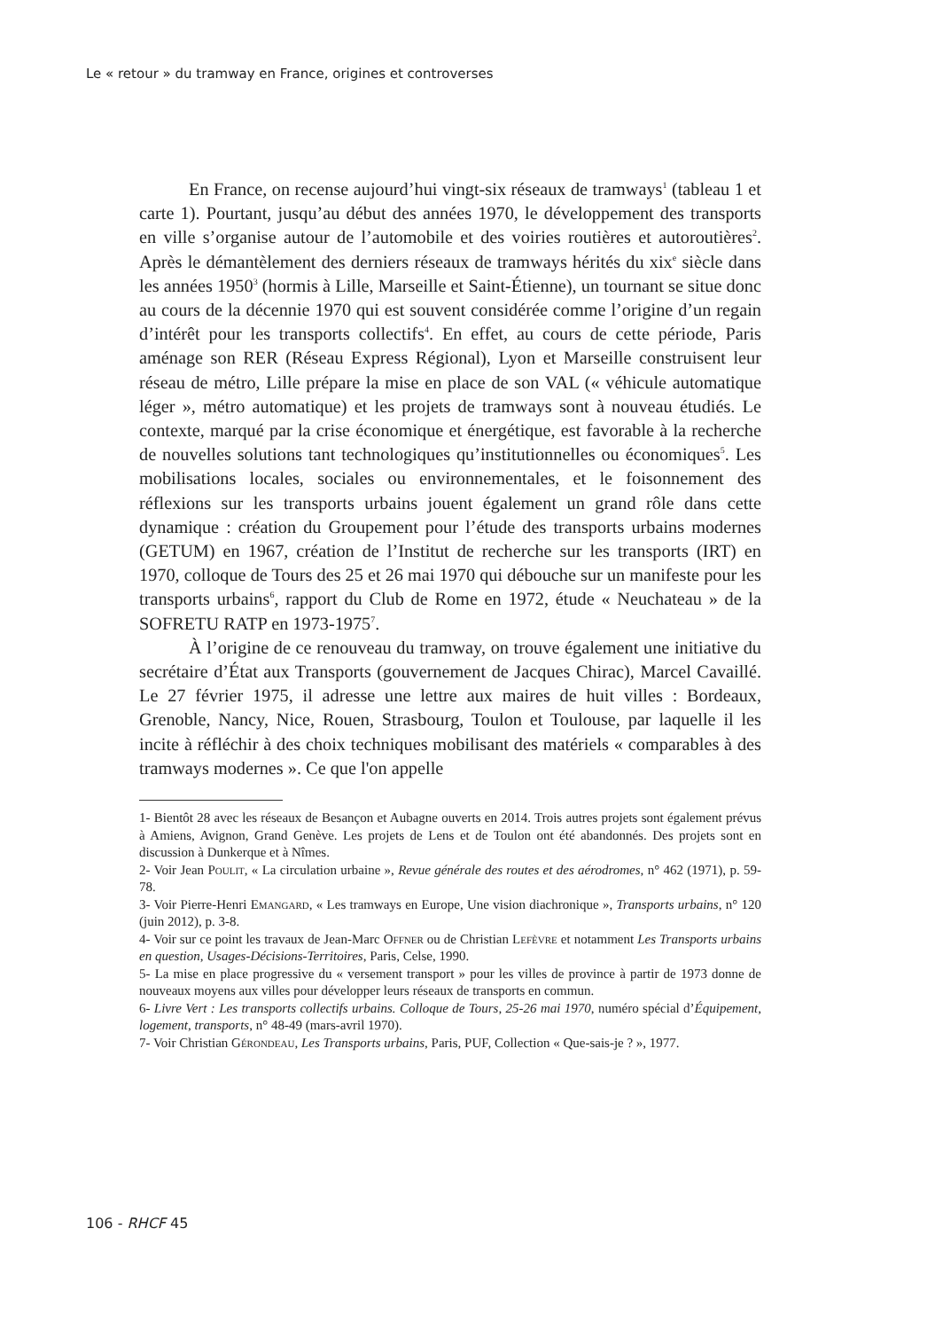Le « retour » du tramway en France, origines et controverses
En France, on recense aujourd’hui vingt-six réseaux de tramways<sup>1</sup> (tableau 1 et carte 1). Pourtant, jusqu’au début des années 1970, le développement des transports en ville s’organise autour de l’automobile et des voiries routières et autoroutières<sup>2</sup>. Après le démantèlement des derniers réseaux de tramways hérités du xix<sup>e</sup> siècle dans les années 1950<sup>3</sup> (hormis à Lille, Marseille et Saint-Étienne), un tournant se situe donc au cours de la décennie 1970 qui est souvent considérée comme l’origine d’un regain d’intérêt pour les transports collectifs<sup>4</sup>. En effet, au cours de cette période, Paris aménage son RER (Réseau Express Régional), Lyon et Marseille construisent leur réseau de métro, Lille prépare la mise en place de son VAL (« véhicule automatique léger », métro automatique) et les projets de tramways sont à nouveau étudiés. Le contexte, marqué par la crise économique et énergétique, est favorable à la recherche de nouvelles solutions tant technologiques qu’institutionnelles ou économiques<sup>5</sup>. Les mobilisations locales, sociales ou environnementales, et le foisonnement des réflexions sur les transports urbains jouent également un grand rôle dans cette dynamique : création du Groupement pour l’étude des transports urbains modernes (GETUM) en 1967, création de l’Institut de recherche sur les transports (IRT) en 1970, colloque de Tours des 25 et 26 mai 1970 qui débouche sur un manifeste pour les transports urbains<sup>6</sup>, rapport du Club de Rome en 1972, étude « Neuchateau » de la SOFRETU RATP en 1973-1975<sup>7</sup>.
À l’origine de ce renouveau du tramway, on trouve également une initiative du secrétaire d’État aux Transports (gouvernement de Jacques Chirac), Marcel Cavaillé. Le 27 février 1975, il adresse une lettre aux maires de huit villes : Bordeaux, Grenoble, Nancy, Nice, Rouen, Strasbourg, Toulon et Toulouse, par laquelle il les incite à réfléchir à des choix techniques mobilisant des matériels « comparables à des tramways modernes ». Ce que l'on appelle
1- Bientôt 28 avec les réseaux de Besançon et Aubagne ouverts en 2014. Trois autres projets sont également prévus à Amiens, Avignon, Grand Genève. Les projets de Lens et de Toulon ont été abandonnés. Des projets sont en discussion à Dunkerque et à Nîmes.
2- Voir Jean Poulit, « La circulation urbaine », Revue générale des routes et des aérodromes, n° 462 (1971), p. 59-78.
3- Voir Pierre-Henri Emangard, « Les tramways en Europe, Une vision diachronique », Transports urbains, n° 120 (juin 2012), p. 3-8.
4- Voir sur ce point les travaux de Jean-Marc Offner ou de Christian Lefèvre et notamment Les Transports urbains en question, Usages-Décisions-Territoires, Paris, Celse, 1990.
5- La mise en place progressive du « versement transport » pour les villes de province à partir de 1973 donne de nouveaux moyens aux villes pour développer leurs réseaux de transports en commun.
6- Livre Vert : Les transports collectifs urbains. Colloque de Tours, 25-26 mai 1970, numéro spécial d’Équipement, logement, transports, n° 48-49 (mars-avril 1970).
7- Voir Christian Gérondeau, Les Transports urbains, Paris, PUF, Collection « Que-sais-je ? », 1977.
106 - RHCF 45